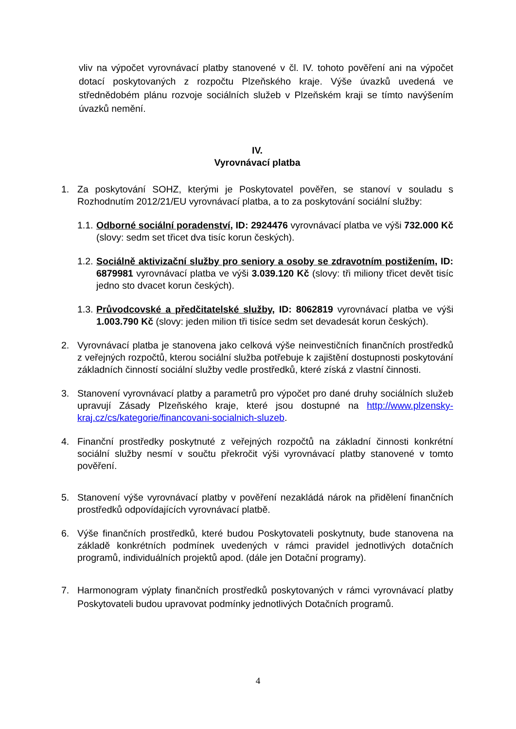vliv na výpočet vyrovnávací platby stanovené v čl. IV. tohoto pověření ani na výpočet dotací poskytovaných z rozpočtu Plzeňského kraje. Výše úvazků uvedená ve střednědobém plánu rozvoje sociálních služeb v Plzeňském kraji se tímto navýšením úvazků nemění.
IV.
Vyrovnávací platba
1. Za poskytování SOHZ, kterými je Poskytovatel pověřen, se stanoví v souladu s Rozhodnutím 2012/21/EU vyrovnávací platba, a to za poskytování sociální služby:
1.1.
Odborné sociální poradenství, ID: 2924476 vyrovnávací platba ve výši 732.000 Kč (slovy: sedm set třicet dva tisíc korun českých).
1.2.
Sociálně aktivizační služby pro seniory a osoby se zdravotním postižením, ID: 6879981 vyrovnávací platba ve výši 3.039.120 Kč (slovy: tři miliony třicet devět tisíc jedno sto dvacet korun českých).
1.3.
Průvodcovské a předčitatelské služby, ID: 8062819 vyrovnávací platba ve výši 1.003.790 Kč (slovy: jeden milion tři tisíce sedm set devadesát korun českých).
2. Vyrovnávací platba je stanovena jako celková výše neinvestičních finančních prostředků z veřejných rozpočtů, kterou sociální služba potřebuje k zajištění dostupnosti poskytování základních činností sociální služby vedle prostředků, které získá z vlastní činnosti.
3. Stanovení vyrovnávací platby a parametrů pro výpočet pro dané druhy sociálních služeb upravují Zásady Plzeňského kraje, které jsou dostupné na http://www.plzensky-kraj.cz/cs/kategorie/financovani-socialnich-sluzeb.
4. Finanční prostředky poskytnuté z veřejných rozpočtů na základní činnosti konkrétní sociální služby nesmí v součtu překročit výši vyrovnávací platby stanovené v tomto pověření.
5. Stanovení výše vyrovnávací platby v pověření nezakládá nárok na přidělení finančních prostředků odpovídajících vyrovnávací platbě.
6. Výše finančních prostředků, které budou Poskytovateli poskytnuty, bude stanovena na základě konkrétních podmínek uvedených v rámci pravidel jednotlivých dotačních programů, individuálních projektů apod. (dále jen Dotační programy).
7. Harmonogram výplaty finančních prostředků poskytovaných v rámci vyrovnávací platby Poskytovateli budou upravovat podmínky jednotlivých Dotačních programů.
4